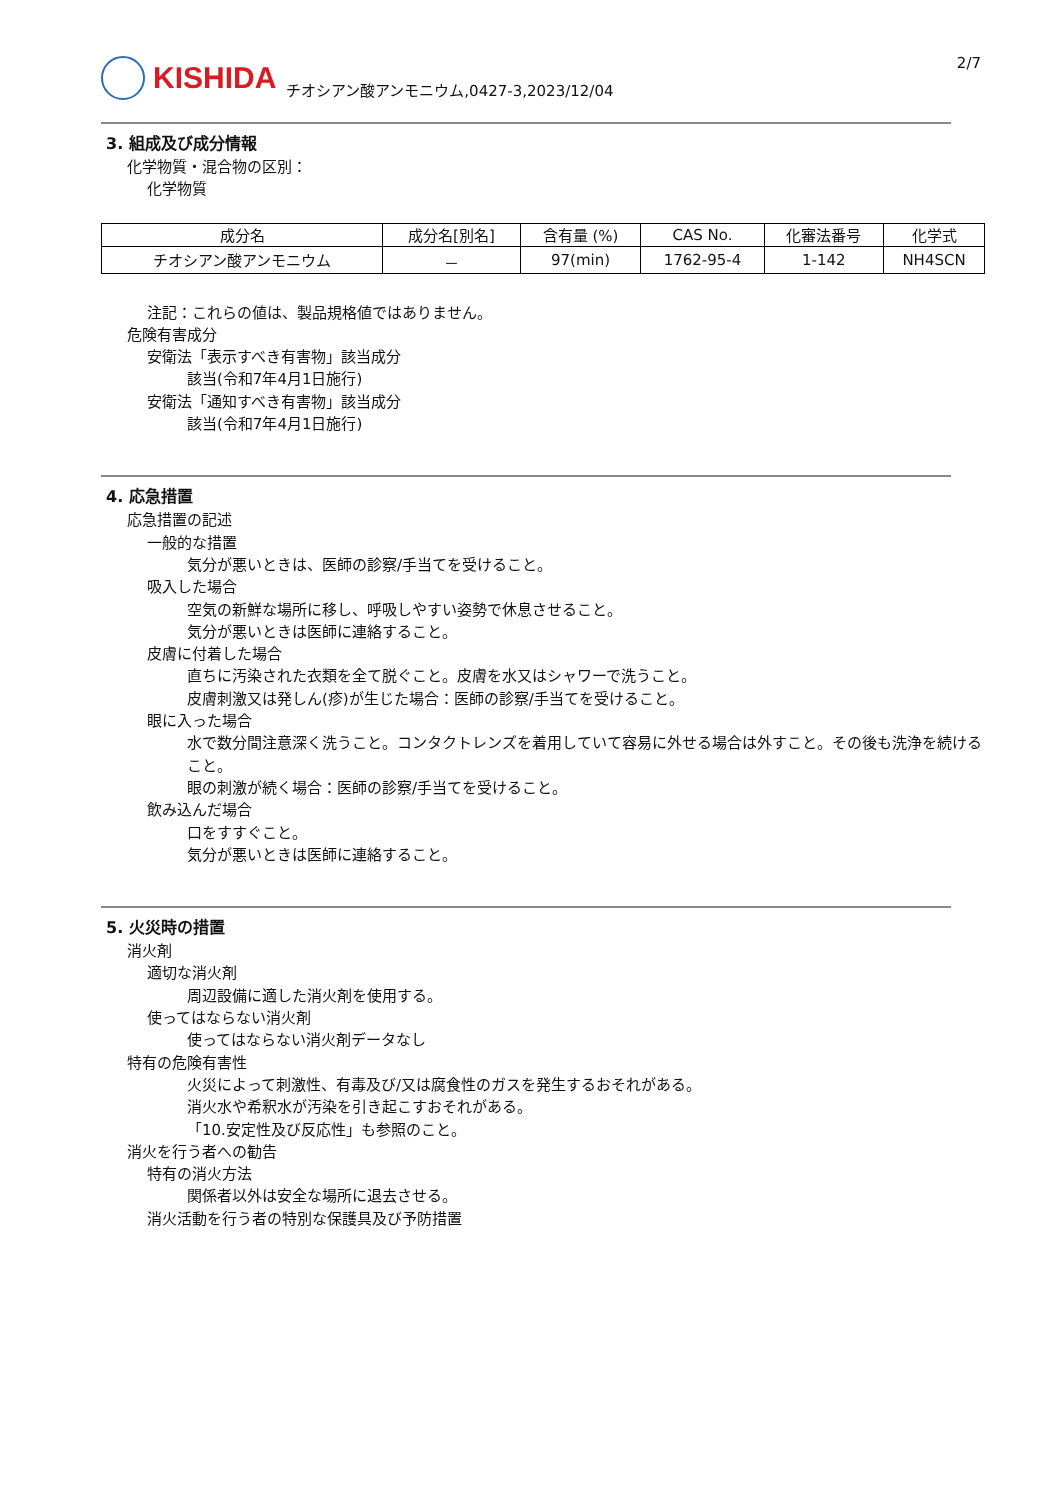KISHIDA
チオシアン酸アンモニウム,0427-3,2023/12/04
2/7
3. 組成及び成分情報
化学物質・混合物の区別：
化学物質
| 成分名 | 成分名[別名] | 含有量 (%) | CAS No. | 化審法番号 | 化学式 |
| --- | --- | --- | --- | --- | --- |
| チオシアン酸アンモニウム | － | 97(min) | 1762-95-4 | 1-142 | NH4SCN |
注記：これらの値は、製品規格値ではありません。
危険有害成分
安衛法「表示すべき有害物」該当成分
該当(令和7年4月1日施行)
安衛法「通知すべき有害物」該当成分
該当(令和7年4月1日施行)
4. 応急措置
応急措置の記述
一般的な措置
気分が悪いときは、医師の診察/手当てを受けること。
吸入した場合
空気の新鮮な場所に移し、呼吸しやすい姿勢で休息させること。
気分が悪いときは医師に連絡すること。
皮膚に付着した場合
直ちに汚染された衣類を全て脱ぐこと。皮膚を水又はシャワーで洗うこと。
皮膚刺激又は発しん(疹)が生じた場合：医師の診察/手当てを受けること。
眼に入った場合
水で数分間注意深く洗うこと。コンタクトレンズを着用していて容易に外せる場合は外すこと。その後も洗浄を続けること。
眼の刺激が続く場合：医師の診察/手当てを受けること。
飲み込んだ場合
口をすすぐこと。
気分が悪いときは医師に連絡すること。
5. 火災時の措置
消火剤
適切な消火剤
周辺設備に適した消火剤を使用する。
使ってはならない消火剤
使ってはならない消火剤データなし
特有の危険有害性
火災によって刺激性、有毒及び/又は腐食性のガスを発生するおそれがある。
消火水や希釈水が汚染を引き起こすおそれがある。
「10.安定性及び反応性」も参照のこと。
消火を行う者への勧告
特有の消火方法
関係者以外は安全な場所に退去させる。
消火活動を行う者の特別な保護具及び予防措置